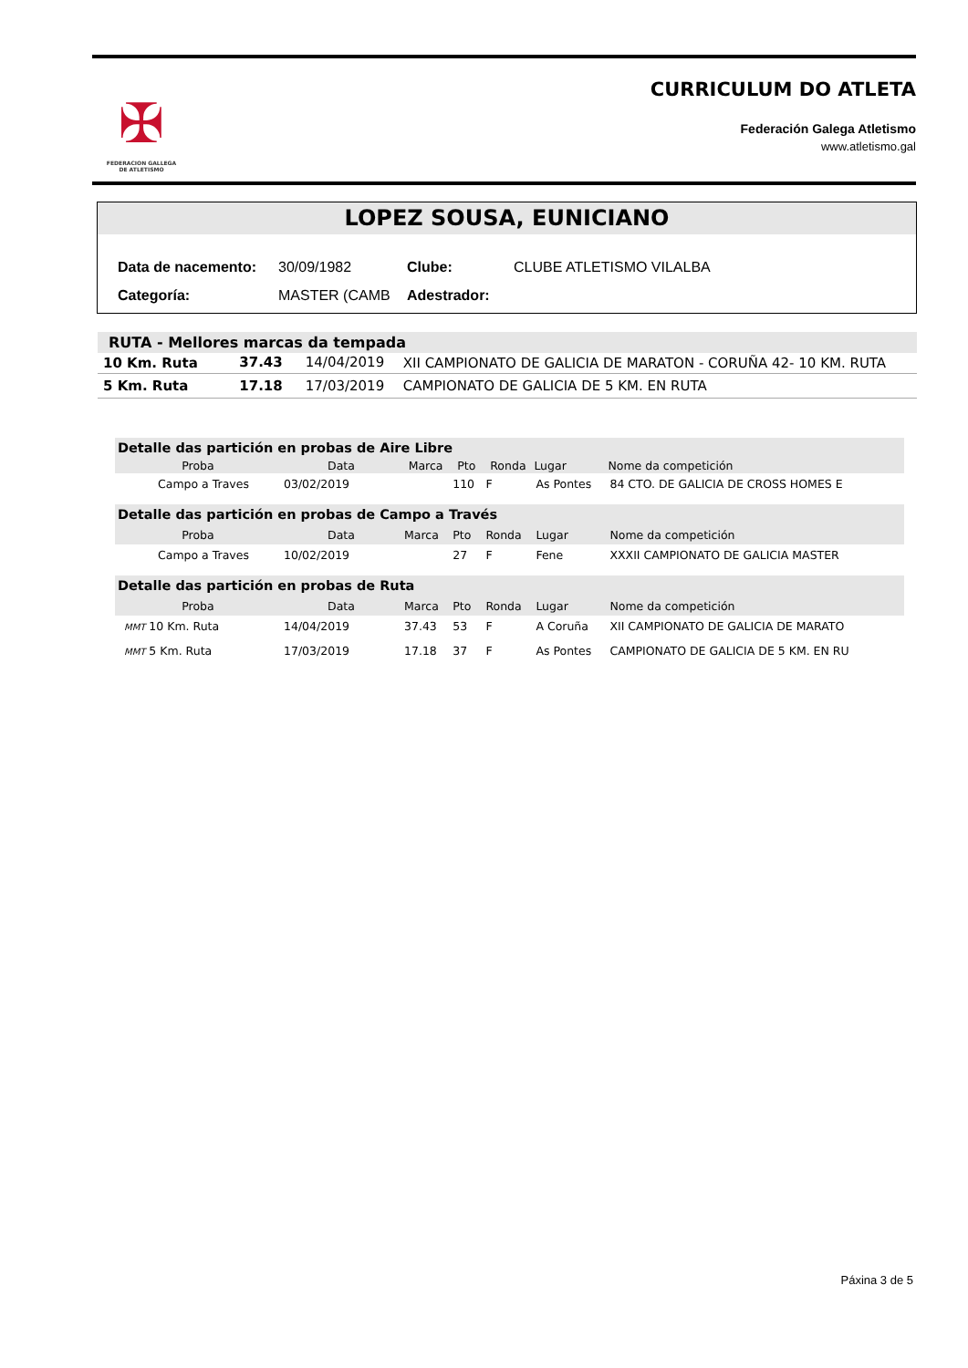✠
FEDERACION GALLEGA
DE ATLETISMO
CURRICULUM DO ATLETA
Federación Galega Atletismo
www.atletismo.gal
LOPEZ SOUSA, EUNICIANO
| Data de nacemento: | 30/09/1982 | Clube: | CLUBE ATLETISMO VILALBA |
| Categoría: | MASTER (CAMB | Adestrador: | |
| RUTA - Mellores marcas da tempada | | | |
| --- | --- | --- | --- |
| 10 Km. Ruta | 37.43 | 14/04/2019 | XII CAMPIONATO DE GALICIA DE MARATON - CORUÑA 42- 10 KM. RUTA |
| 5 Km. Ruta | 17.18 | 17/03/2019 | CAMPIONATO DE GALICIA DE 5 KM. EN RUTA |
| Detalle das partición en probas de Aire Libre | | | | | | |
| Proba | Data | Marca | Pto | Ronda | Lugar | Nome da competición |
| Campo a Traves | 03/02/2019 | | 110 | F | As Pontes | 84 CTO. DE GALICIA DE CROSS HOMES E |
| Detalle das partición en probas de Campo a Través | | | | | | |
| Proba | Data | Marca | Pto | Ronda | Lugar | Nome da competición |
| Campo a Traves | 10/02/2019 | | 27 | F | Fene | XXXII CAMPIONATO DE GALICIA MASTER |
| Detalle das partición en probas de Ruta | | | | | | |
| Proba | Data | Marca | Pto | Ronda | Lugar | Nome da competición |
| MMT 10 Km. Ruta | 14/04/2019 | 37.43 | 53 | F | A Coruña | XII CAMPIONATO DE GALICIA DE MARATO |
| MMT 5 Km. Ruta | 17/03/2019 | 17.18 | 37 | F | As Pontes | CAMPIONATO DE GALICIA DE 5 KM. EN RU |
Páxina 3 de 5